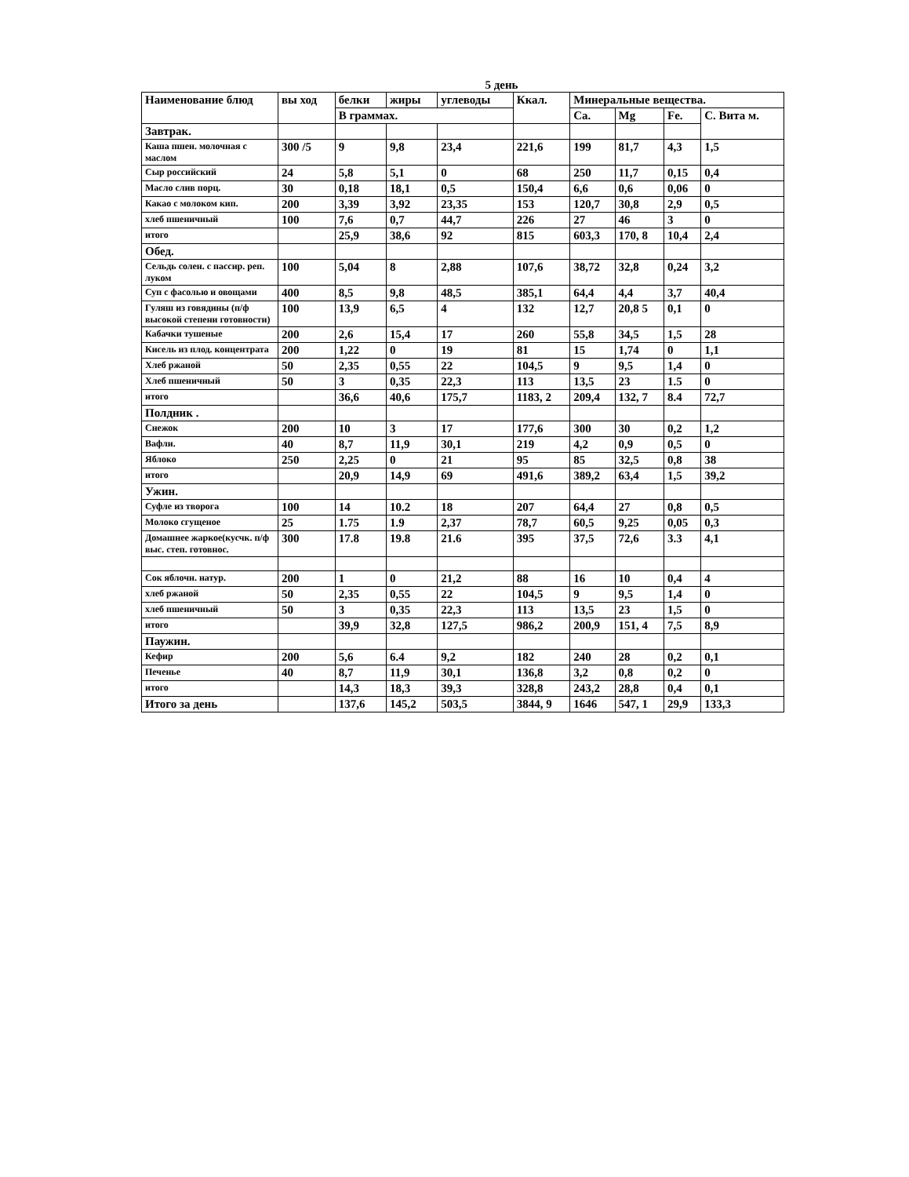5 день
| Наименование блюд | вы ход | белки | жиры | углеводы | Ккал. | Минеральные вещества. | | | |
| --- | --- | --- | --- | --- | --- | --- | --- | --- | --- |
| | | В граммах. | | | | Са. | Mg | Fe. | С. Вита м. |
| Завтрак. | | | | | | | | | |
| Каша пшен. молочная с маслом | 300 /5 | 9 | 9,8 | 23,4 | 221,6 | 199 | 81,7 | 4,3 | 1,5 |
| Сыр российский | 24 | 5,8 | 5,1 | 0 | 68 | 250 | 11,7 | 0,15 | 0,4 |
| Масло слив порц. | 30 | 0,18 | 18,1 | 0,5 | 150,4 | 6,6 | 0,6 | 0,06 | 0 |
| Какао с молоком кип. | 200 | 3,39 | 3,92 | 23,35 | 153 | 120,7 | 30,8 | 2,9 | 0,5 |
| хлеб пшеничный | 100 | 7,6 | 0,7 | 44,7 | 226 | 27 | 46 | 3 | 0 |
| итого | | 25,9 | 38,6 | 92 | 815 | 603,3 | 170, 8 | 10,4 | 2,4 |
| Обед. | | | | | | | | | |
| Сельдь солен. с пассир. реп. луком | 100 | 5,04 | 8 | 2,88 | 107,6 | 38,72 | 32,8 | 0,24 | 3,2 |
| Суп с фасолью и овощами | 400 | 8,5 | 9,8 | 48,5 | 385,1 | 64,4 | 4,4 | 3,7 | 40,4 |
| Гуляш из говядины (п/ф высокой степени готовности) | 100 | 13,9 | 6,5 | 4 | 132 | 12,7 | 20,8 5 | 0,1 | 0 |
| Кабачки тушеные | 200 | 2,6 | 15,4 | 17 | 260 | 55,8 | 34,5 | 1,5 | 28 |
| Кисель из плод. концентрата | 200 | 1,22 | 0 | 19 | 81 | 15 | 1,74 | 0 | 1,1 |
| Хлеб ржаной | 50 | 2,35 | 0,55 | 22 | 104,5 | 9 | 9,5 | 1,4 | 0 |
| Хлеб пшеничный | 50 | 3 | 0,35 | 22,3 | 113 | 13,5 | 23 | 1.5 | 0 |
| итого | | 36,6 | 40,6 | 175,7 | 1183, 2 | 209,4 | 132, 7 | 8.4 | 72,7 |
| Полдник . | | | | | | | | | |
| Снежок | 200 | 10 | 3 | 17 | 177,6 | 300 | 30 | 0,2 | 1,2 |
| Вафли. | 40 | 8,7 | 11,9 | 30,1 | 219 | 4,2 | 0,9 | 0,5 | 0 |
| Яблоко | 250 | 2,25 | 0 | 21 | 95 | 85 | 32,5 | 0,8 | 38 |
| итого | | 20,9 | 14,9 | 69 | 491,6 | 389,2 | 63,4 | 1,5 | 39,2 |
| Ужин. | | | | | | | | | |
| Суфле из творога | 100 | 14 | 10.2 | 18 | 207 | 64,4 | 27 | 0,8 | 0,5 |
| Молоко сгущеное | 25 | 1.75 | 1.9 | 2,37 | 78,7 | 60,5 | 9,25 | 0,05 | 0,3 |
| Домашнее жаркое(кусчк. п/ф выс. степ. готовнос. | 300 | 17.8 | 19.8 | 21.6 | 395 | 37,5 | 72,6 | 3.3 | 4,1 |
| Сок яблочн. натур. | 200 | 1 | 0 | 21,2 | 88 | 16 | 10 | 0,4 | 4 |
| хлеб ржаной | 50 | 2,35 | 0,55 | 22 | 104,5 | 9 | 9,5 | 1,4 | 0 |
| хлеб пшеничный | 50 | 3 | 0,35 | 22,3 | 113 | 13,5 | 23 | 1,5 | 0 |
| итого | | 39,9 | 32,8 | 127,5 | 986,2 | 200,9 | 151, 4 | 7,5 | 8,9 |
| Паужин. | | | | | | | | | |
| Кефир | 200 | 5,6 | 6.4 | 9,2 | 182 | 240 | 28 | 0,2 | 0,1 |
| Печенье | 40 | 8,7 | 11,9 | 30,1 | 136,8 | 3,2 | 0,8 | 0,2 | 0 |
| итого | | 14,3 | 18,3 | 39,3 | 328,8 | 243,2 | 28,8 | 0,4 | 0,1 |
| Итого за день | | 137,6 | 145,2 | 503,5 | 3844, 9 | 1646 | 547, 1 | 29,9 | 133,3 |